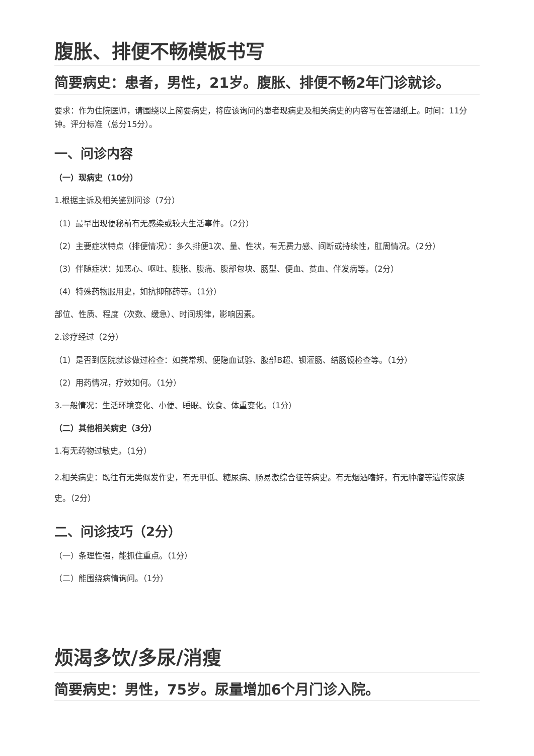腹胀、排便不畅模板书写
简要病史：患者，男性，21岁。腹胀、排便不畅2年门诊就诊。
要求：作为住院医师，请围绕以上简要病史，将应该询问的患者现病史及相关病史的内容写在答题纸上。时间：11分钟。评分标准（总分15分）。
一、问诊内容
（一）现病史（10分）
1.根据主诉及相关鉴别问诊（7分）
（1）最早出现便秘前有无感染或较大生活事件。（2分）
（2）主要症状特点（排便情况）：多久排便1次、量、性状，有无费力感、间断或持续性，肛周情况。（2分）
（3）伴随症状：如恶心、呕吐、腹胀、腹痛、腹部包块、肠型、便血、贫血、伴发病等。（2分）
（4）特殊药物服用史，如抗抑郁药等。（1分）
部位、性质、程度（次数、缓急）、时间规律，影响因素。
2.诊疗经过（2分）
（1）是否到医院就诊做过检查：如粪常规、便隐血试验、腹部B超、钡灌肠、结肠镜检查等。（1分）
（2）用药情况，疗效如何。（1分）
3.一般情况：生活环境变化、小便、睡眠、饮食、体重变化。（1分）
（二）其他相关病史（3分）
1.有无药物过敏史。（1分）
2.相关病史：既往有无类似发作史，有无甲低、糖尿病、肠易激综合征等病史。有无烟酒嗜好，有无肿瘤等遗传家族史。（2分）
二、问诊技巧（2分）
（一）条理性强，能抓住重点。（1分）
（二）能围绕病情询问。（1分）
烦渴多饮/多尿/消瘦
简要病史：男性，75岁。尿量增加6个月门诊入院。